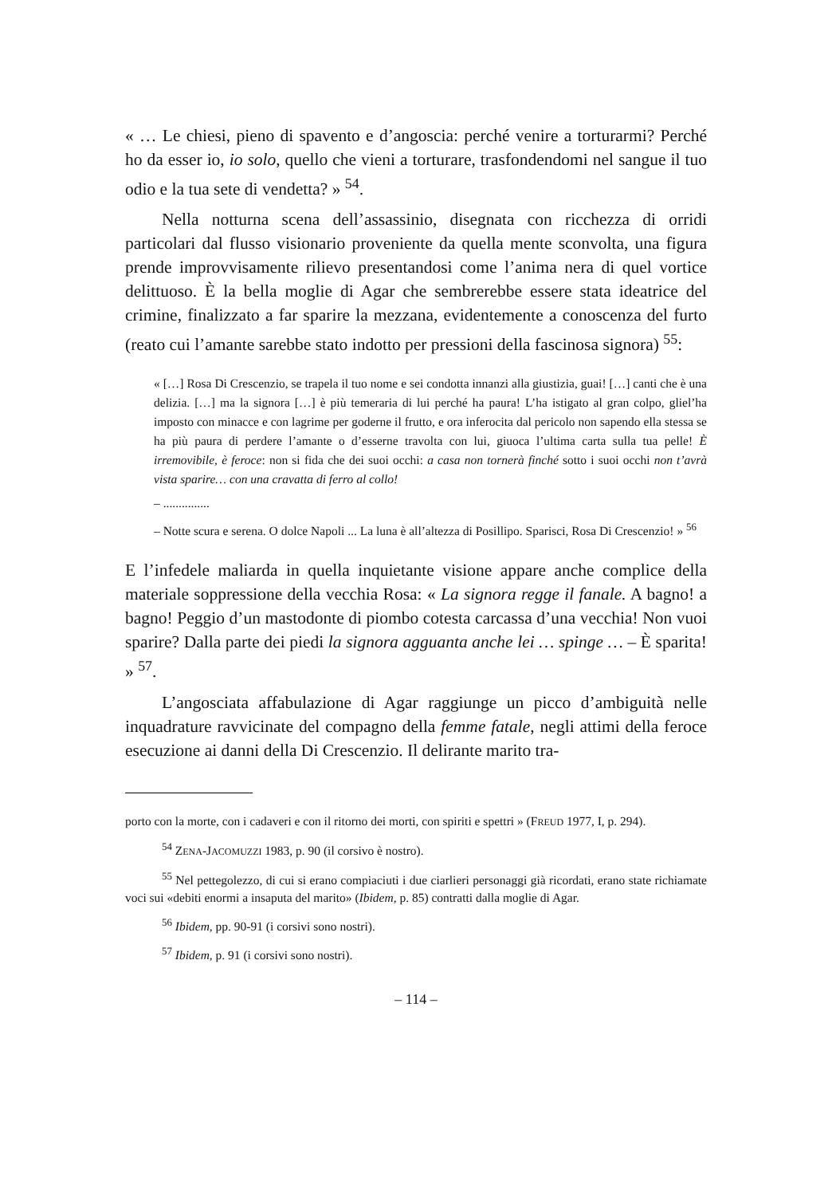« … Le chiesi, pieno di spavento e d’angoscia: perché venire a torturarmi? Perché ho da esser io, io solo, quello che vieni a torturare, trasfondendomi nel sangue il tuo odio e la tua sete di vendetta? » <sup>54</sup>.
Nella notturna scena dell’assassinio, disegnata con ricchezza di orridi particolari dal flusso visionario proveniente da quella mente sconvolta, una figura prende improvvisamente rilievo presentandosi come l’anima nera di quel vortice delittuoso. È la bella moglie di Agar che sembrerebbe essere stata ideatrice del crimine, finalizzato a far sparire la mezzana, evidentemente a conoscenza del furto (reato cui l’amante sarebbe stato indotto per pressioni della fascinosa signora) <sup>55</sup>:
« […] Rosa Di Crescenzio, se trapela il tuo nome e sei condotta innanzi alla giustizia, guai! […] canti che è una delizia. […] ma la signora […] è più temeraria di lui perché ha paura! L’ha istigato al gran colpo, gliel’ha imposto con minacce e con lagrime per goderne il frutto, e ora inferocita dal pericolo non sapendo ella stessa se ha più paura di perdere l’amante o d’esserne travolta con lui, giuoca l’ultima carta sulla tua pelle! È irremovibile, è feroce: non si fida che dei suoi occhi: a casa non tornerà finché sotto i suoi occhi non t’avrà vista sparire… con una cravatta di ferro al collo!
– ...............
– Notte scura e serena. O dolce Napoli ... La luna è all’altezza di Posillipo. Sparisci, Rosa Di Crescenzio! » <sup>56</sup>
E l’infedele maliarda in quella inquietante visione appare anche complice della materiale soppressione della vecchia Rosa: « La signora regge il fanale. A bagno! a bagno! Peggio d’un mastodonte di piombo cotesta carcassa d’una vecchia! Non vuoi sparire? Dalla parte dei piedi la signora agguanta anche lei … spinge … – È sparita! » <sup>57</sup>.
L’angosciata affabulazione di Agar raggiunge un picco d’ambiguità nelle inquadrature ravvicinate del compagno della femme fatale, negli attimi della feroce esecuzione ai danni della Di Crescenzio. Il delirante marito tra-
porto con la morte, con i cadaveri e con il ritorno dei morti, con spiriti e spettri » (FREUD 1977, I, p. 294).
<sup>54</sup> ZENA-JACOMUZZI 1983, p. 90 (il corsivo è nostro).
<sup>55</sup> Nel pettegolezzo, di cui si erano compiaciuti i due ciarlieri personaggi già ricordati, erano state richiamate voci sui «debiti enormi a insaputa del marito» (Ibidem, p. 85) contratti dalla moglie di Agar.
<sup>56</sup> Ibidem, pp. 90-91 (i corsivi sono nostri).
<sup>57</sup> Ibidem, p. 91 (i corsivi sono nostri).
– 114 –